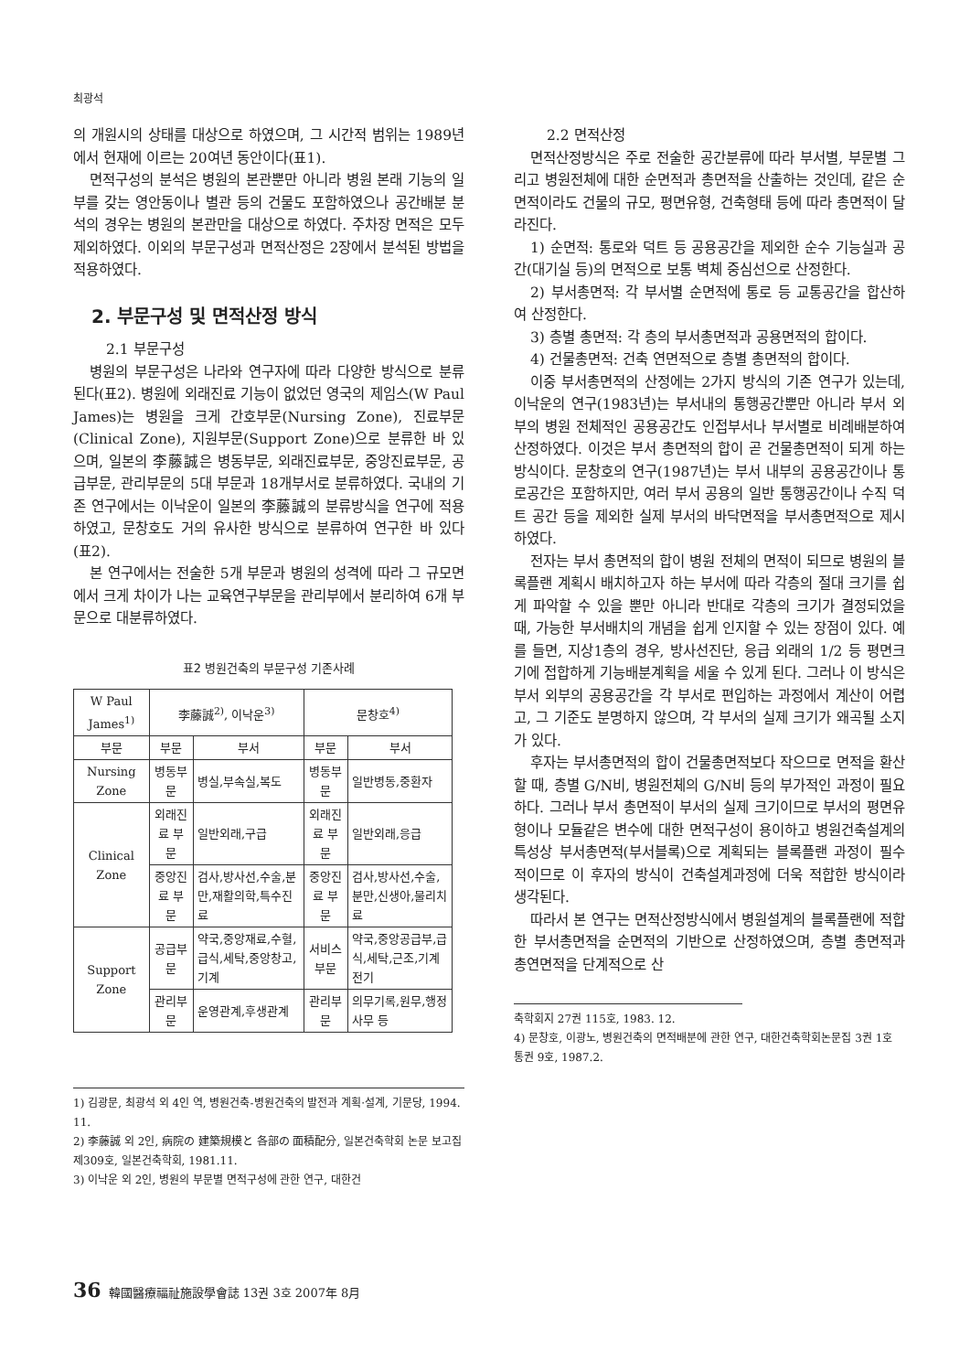최광석
의 개원시의 상태를 대상으로 하였으며, 그 시간적 범위는 1989년에서 현재에 이르는 20여년 동안이다(표1).
면적구성의 분석은 병원의 본관뿐만 아니라 병원 본래 기능의 일부를 갖는 영안동이나 별관 등의 건물도 포함하였으나 공간배분 분석의 경우는 병원의 본관만을 대상으로 하였다. 주차장 면적은 모두 제외하였다. 이외의 부문구성과 면적산정은 2장에서 분석된 방법을 적용하였다.
2. 부문구성 및 면적산정 방식
2.1 부문구성
병원의 부문구성은 나라와 연구자에 따라 다양한 방식으로 분류된다(표2). 병원에 외래진료 기능이 없었던 영국의 제임스(W Paul James)는 병원을 크게 간호부문(Nursing Zone), 진료부문(Clinical Zone), 지원부문(Support Zone)으로 분류한 바 있으며, 일본의 李藤誠은 병동부문, 외래진료부문, 중앙진료부문, 공급부문, 관리부문의 5대 부문과 18개부서로 분류하였다. 국내의 기존 연구에서는 이낙운이 일본의 李藤誠의 분류방식을 연구에 적용하였고, 문창호도 거의 유사한 방식으로 분류하여 연구한 바 있다(표2).
본 연구에서는 전술한 5개 부문과 병원의 성격에 따라 그 규모면에서 크게 차이가 나는 교육연구부문을 관리부에서 분리하여 6개 부문으로 대분류하였다.
표2 병원건축의 부문구성 기존사례
| W Paul James<sup>1)</sup> | 李藤誠<sup>2)</sup>, 이낙운<sup>3)</sup> | | 문창호<sup>4)</sup> | |
| --- | --- | --- | --- | --- |
| 부문 | 부문 | 부서 | 부문 | 부서 |
| Nursing Zone | 병동부문 | 병실,부속실,복도 | 병동부문 | 일반병동,중환자 |
| Clinical Zone | 외래진료 부문 | 일반외래,구급 | 외래진료 부문 | 일반외래,응급 |
| | 중앙진료 부문 | 검사,방사선,수술,분만,재활의학,특수진료 | 중앙진료 부문 | 검사,방사선,수술,분만,신생아,물리치료 |
| Support Zone | 공급부문 | 약국,중앙재료,수혈,급식,세탁,중앙창고,기계 | 서비스 부문 | 약국,중앙공급부,급식,세탁,근조,기계전기 |
| | 관리부문 | 운영관계,후생관계 | 관리부문 | 의무기록,원무,행정사무 등 |
1) 김광문, 최광석 외 4인 역, 병원건축-병원건축의 발전과 계획·설계, 기문당, 1994. 11.
2) 李藤誠 외 2인, 病院の 建築規模と 各部の 面積配分, 일본건축학회 논문 보고집 제309호, 일본건축학회, 1981.11.
3) 이낙운 외 2인, 병원의 부문별 면적구성에 관한 연구, 대한건
2.2 면적산정
면적산정방식은 주로 전술한 공간분류에 따라 부서별, 부문별 그리고 병원전체에 대한 순면적과 총면적을 산출하는 것인데, 같은 순면적이라도 건물의 규모, 평면유형, 건축형태 등에 따라 총면적이 달라진다.
1) 순면적: 통로와 덕트 등 공용공간을 제외한 순수 기능실과 공간(대기실 등)의 면적으로 보통 벽체 중심선으로 산정한다.
2) 부서총면적: 각 부서별 순면적에 통로 등 교통공간을 합산하여 산정한다.
3) 층별 총면적: 각 층의 부서총면적과 공용면적의 합이다.
4) 건물총면적: 건축 연면적으로 층별 총면적의 합이다.
이중 부서총면적의 산정에는 2가지 방식의 기존 연구가 있는데, 이낙운의 연구(1983년)는 부서내의 통행공간뿐만 아니라 부서 외부의 병원 전체적인 공용공간도 인접부서나 부서별로 비례배분하여 산정하였다. 이것은 부서 총면적의 합이 곧 건물총면적이 되게 하는 방식이다. 문창호의 연구(1987년)는 부서 내부의 공용공간이나 통로공간은 포함하지만, 여러 부서 공용의 일반 통행공간이나 수직 덕트 공간 등을 제외한 실제 부서의 바닥면적을 부서총면적으로 제시하였다.
전자는 부서 총면적의 합이 병원 전체의 면적이 되므로 병원의 블록플랜 계획시 배치하고자 하는 부서에 따라 각층의 절대 크기를 쉽게 파악할 수 있을 뿐만 아니라 반대로 각층의 크기가 결정되었을 때, 가능한 부서배치의 개념을 쉽게 인지할 수 있는 장점이 있다. 예를 들면, 지상1층의 경우, 방사선진단, 응급 외래의 1/2 등 평면크기에 접합하게 기능배분계획을 세울 수 있게 된다. 그러나 이 방식은 부서 외부의 공용공간을 각 부서로 편입하는 과정에서 계산이 어렵고, 그 기준도 분명하지 않으며, 각 부서의 실제 크기가 왜곡될 소지가 있다.
후자는 부서총면적의 합이 건물총면적보다 작으므로 면적을 환산할 때, 층별 G/N비, 병원전체의 G/N비 등의 부가적인 과정이 필요하다. 그러나 부서 총면적이 부서의 실제 크기이므로 부서의 평면유형이나 모듈같은 변수에 대한 면적구성이 용이하고 병원건축설계의 특성상 부서총면적(부서블록)으로 계획되는 블록플랜 과정이 필수적이므로 이 후자의 방식이 건축설계과정에 더욱 적합한 방식이라 생각된다.
따라서 본 연구는 면적산정방식에서 병원설계의 블록플랜에 적합한 부서총면적을 순면적의 기반으로 산정하였으며, 층별 총면적과 총연면적을 단계적으로 산
축학회지 27권 115호, 1983. 12.
4) 문창호, 이광노, 병원건축의 면적배분에 관한 연구, 대한건축학회논문집 3권 1호 통권 9호, 1987.2.
36 韓國醫療福祉施設學會誌 13권 3호 2007年 8月